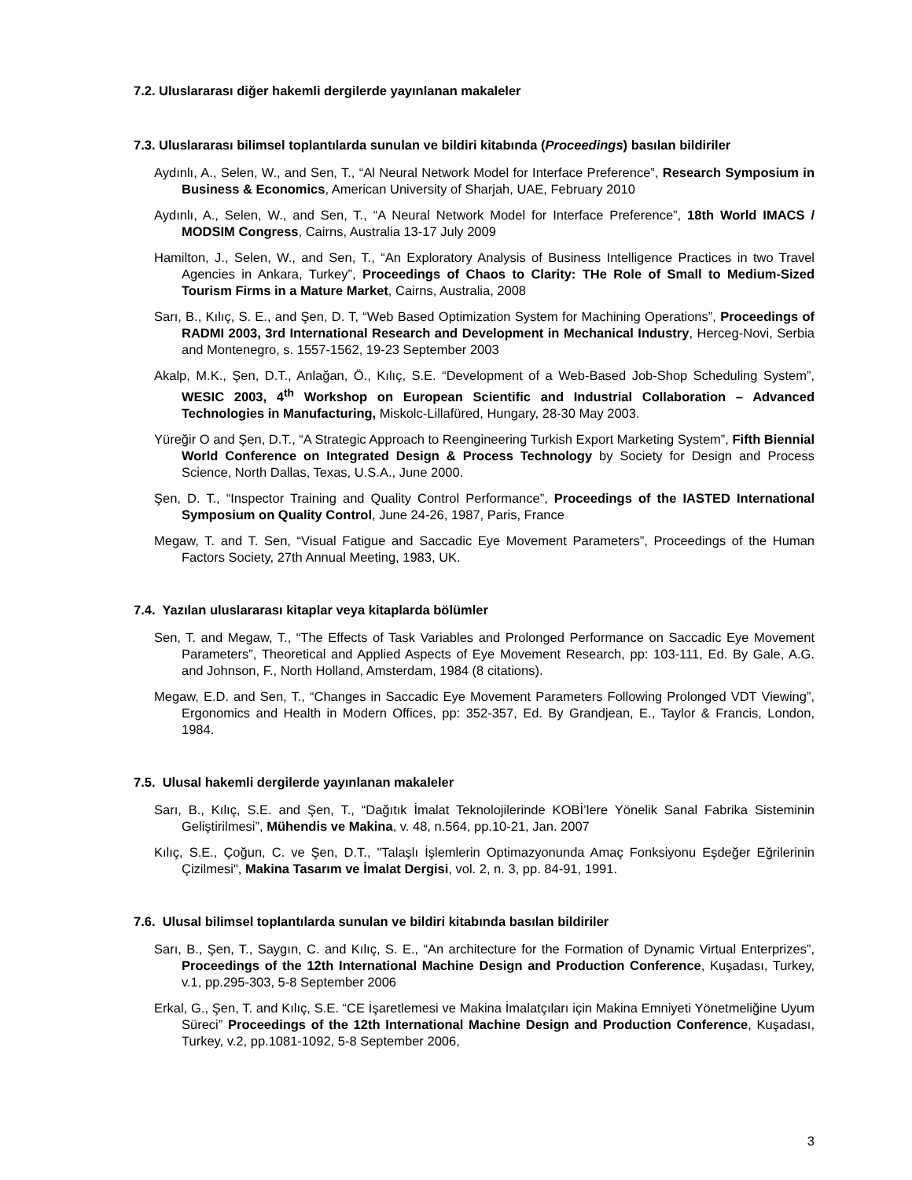7.2. Uluslararası diğer hakemli dergilerde yayınlanan makaleler
7.3. Uluslararası bilimsel toplantılarda sunulan ve bildiri kitabında (Proceedings) basılan bildiriler
Aydınlı, A., Selen, W., and Sen, T., “Al Neural Network Model for Interface Preference”, Research Symposium in Business & Economics, American University of Sharjah, UAE, February 2010
Aydınlı, A., Selen, W., and Sen, T., “A Neural Network Model for Interface Preference”, 18th World IMACS / MODSIM Congress, Cairns, Australia 13-17 July 2009
Hamilton, J., Selen, W., and Sen, T., “An Exploratory Analysis of Business Intelligence Practices in two Travel Agencies in Ankara, Turkey”, Proceedings of Chaos to Clarity: THe Role of Small to Medium-Sized Tourism Firms in a Mature Market, Cairns, Australia, 2008
Sarı, B., Kılıç, S. E., and Şen, D. T, “Web Based Optimization System for Machining Operations”, Proceedings of RADMI 2003, 3rd International Research and Development in Mechanical Industry, Herceg-Novi, Serbia and Montenegro, s. 1557-1562, 19-23 September 2003
Akalp, M.K., Şen, D.T., Anlağan, Ö., Kılıç, S.E. “Development of a Web-Based Job-Shop Scheduling System”, WESIC 2003, 4<sup>th</sup> Workshop on European Scientific and Industrial Collaboration – Advanced Technologies in Manufacturing, Miskolc-Lillafüred, Hungary, 28-30 May 2003.
Yüreğir O and Şen, D.T., “A Strategic Approach to Reengineering Turkish Export Marketing System”, Fifth Biennial World Conference on Integrated Design & Process Technology by Society for Design and Process Science, North Dallas, Texas, U.S.A., June 2000.
Şen, D. T., “Inspector Training and Quality Control Performance”, Proceedings of the IASTED International Symposium on Quality Control, June 24-26, 1987, Paris, France
Megaw, T. and T. Sen, “Visual Fatigue and Saccadic Eye Movement Parameters”, Proceedings of the Human Factors Society, 27th Annual Meeting, 1983, UK.
7.4. Yazılan uluslararası kitaplar veya kitaplarda bölümler
Sen, T. and Megaw, T., “The Effects of Task Variables and Prolonged Performance on Saccadic Eye Movement Parameters”, Theoretical and Applied Aspects of Eye Movement Research, pp: 103-111, Ed. By Gale, A.G. and Johnson, F., North Holland, Amsterdam, 1984 (8 citations).
Megaw, E.D. and Sen, T., “Changes in Saccadic Eye Movement Parameters Following Prolonged VDT Viewing”, Ergonomics and Health in Modern Offices, pp: 352-357, Ed. By Grandjean, E., Taylor & Francis, London, 1984.
7.5. Ulusal hakemli dergilerde yayınlanan makaleler
Sarı, B., Kılıç, S.E. and Şen, T., “Dağıtık İmalat Teknolojilerinde KOBİ’lere Yönelik Sanal Fabrika Sisteminin Geliştirilmesi”, Mühendis ve Makina, v. 48, n.564, pp.10-21, Jan. 2007
Kılıç, S.E., Çoğun, C. ve Şen, D.T., "Talaşlı İşlemlerin Optimazyonunda Amaç Fonksiyonu Eşdeğer Eğrilerinin Çizilmesi", Makina Tasarım ve İmalat Dergisi, vol. 2, n. 3, pp. 84-91, 1991.
7.6. Ulusal bilimsel toplantılarda sunulan ve bildiri kitabında basılan bildiriler
Sarı, B., Şen, T., Saygın, C. and Kılıç, S. E., “An architecture for the Formation of Dynamic Virtual Enterprizes”, Proceedings of the 12th International Machine Design and Production Conference, Kuşadası, Turkey, v.1, pp.295-303, 5-8 September 2006
Erkal, G., Şen, T. and Kılıç, S.E. “CE İşaretlemesi ve Makina İmalatçıları için Makina Emniyeti Yönetmeliğine Uyum Süreci” Proceedings of the 12th International Machine Design and Production Conference, Kuşadası, Turkey, v.2, pp.1081-1092, 5-8 September 2006,
3